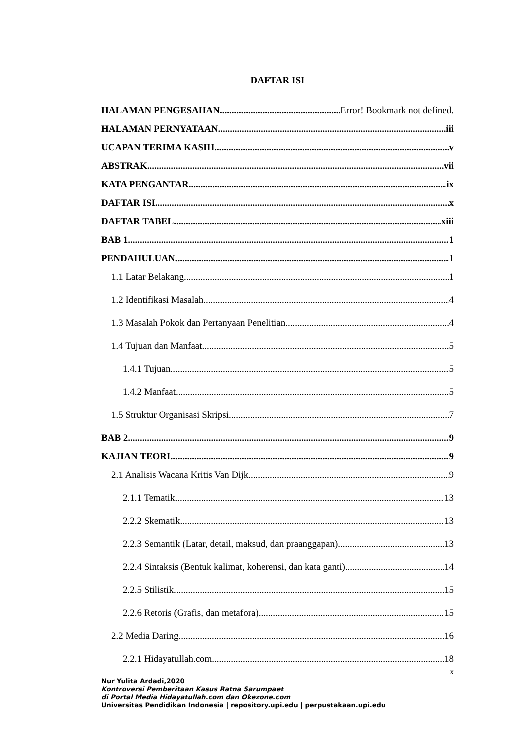DAFTAR ISI
HALAMAN PENGESAHAN Error! Bookmark not defined.
HALAMAN PERNYATAAN iii
UCAPAN TERIMA KASIH v
ABSTRAK vii
KATA PENGANTAR ix
DAFTAR ISI x
DAFTAR TABEL xiii
BAB 1 1
PENDAHULUAN 1
1.1 Latar Belakang 1
1.2 Identifikasi Masalah 4
1.3 Masalah Pokok dan Pertanyaan Penelitian 4
1.4 Tujuan dan Manfaat 5
1.4.1 Tujuan 5
1.4.2 Manfaat 5
1.5 Struktur Organisasi Skripsi 7
BAB 2 9
KAJIAN TEORI 9
2.1 Analisis Wacana Kritis Van Dijk 9
2.1.1 Tematik 13
2.2.2 Skematik 13
2.2.3 Semantik (Latar, detail, maksud, dan praanggapan) 13
2.2.4 Sintaksis (Bentuk kalimat, koherensi, dan kata ganti) 14
2.2.5 Stilistik 15
2.2.6 Retoris (Grafis, dan metafora) 15
2.2 Media Daring 16
2.2.1 Hidayatullah.com 18
x
Nur Yulita Ardadi,2020
Kontroversi Pemberitaan Kasus Ratna Sarumpaet
di Portal Media Hidayatullah.com dan Okezone.com
Universitas Pendidikan Indonesia | repository.upi.edu | perpustakaan.upi.edu